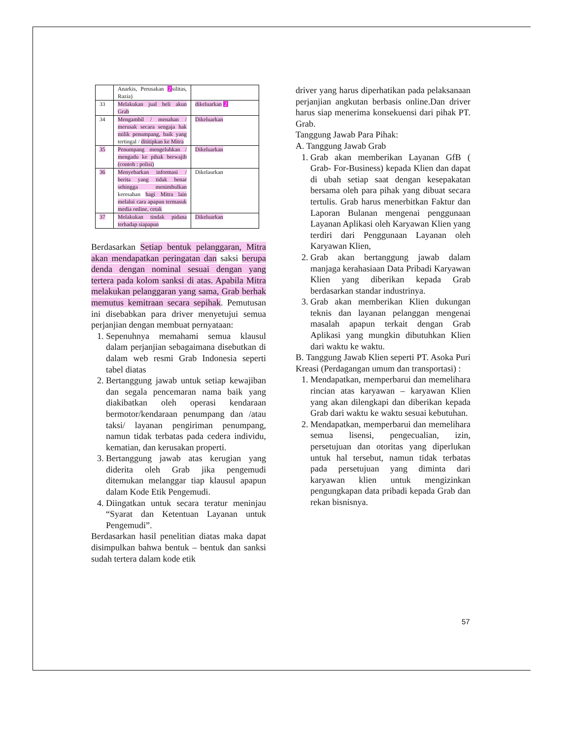| | Anarkis, Perusakan 2 silitas, Razia) | |
| 33 | Melakukan jual beli akun Grab | dikeluarkan 2 |
| 34 | Mengambil / menahan / merusak secara sengaja hak milik penumpang, baik yang tertingal / dititipkan ke Mitra | Dikeluarkan |
| 35 | Penumpang mengeluhkan / mengadu ke pihak berwajib (contoh : polisi) | Dikeluarkan |
| 36 | Menyebarkan informasi / berita yang tidak benar sehingga menimbulkan keresahan bagi Mitra lain melalui cara apapun termasuk media online, cetak | Dikelaurkan |
| 37 | Melakukan tindak pidana terhadap siapapun | Dikeluarkan |
Berdasarkan Setiap bentuk pelanggaran, Mitra akan mendapatkan peringatan dan saksi berupa denda dengan nominal sesuai dengan yang tertera pada kolom sanksi di atas. Apabila Mitra melakukan pelanggaran yang sama, Grab berhak memutus kemitraan secara sepihak. Pemutusan ini disebabkan para driver menyetujui semua perjanjian dengan membuat pernyataan:
1. Sepenuhnya memahami semua klausul dalam perjanjian sebagaimana disebutkan di dalam web resmi Grab Indonesia seperti tabel diatas
2. Bertanggung jawab untuk setiap kewajiban dan segala pencemaran nama baik yang diakibatkan oleh operasi kendaraan bermotor/kendaraan penumpang dan /atau taksi/ layanan pengiriman penumpang, namun tidak terbatas pada cedera individu, kematian, dan kerusakan properti.
3. Bertanggung jawab atas kerugian yang diderita oleh Grab jika pengemudi ditemukan melanggar tiap klausul apapun dalam Kode Etik Pengemudi.
4. Diingatkan untuk secara teratur meninjau “Syarat dan Ketentuan Layanan untuk Pengemudi”.
Berdasarkan hasil penelitian diatas maka dapat disimpulkan bahwa bentuk – bentuk dan sanksi sudah tertera dalam kode etik
driver yang harus diperhatikan pada pelaksanaan perjanjian angkutan berbasis online.Dan driver harus siap menerima konsekuensi dari pihak PT. Grab.
Tanggung Jawab Para Pihak:
A. Tanggung Jawab Grab
1. Grab akan memberikan Layanan GfB ( Grab- For-Business) kepada Klien dan dapat di ubah setiap saat dengan kesepakatan bersama oleh para pihak yang dibuat secara tertulis. Grab harus menerbitkan Faktur dan Laporan Bulanan mengenai penggunaan Layanan Aplikasi oleh Karyawan Klien yang terdiri dari Penggunaan Layanan oleh Karyawan Klien,
2. Grab akan bertanggung jawab dalam manjaga kerahasiaan Data Pribadi Karyawan Klien yang diberikan kepada Grab berdasarkan standar industrinya.
3. Grab akan memberikan Klien dukungan teknis dan layanan pelanggan mengenai masalah apapun terkait dengan Grab Aplikasi yang mungkin dibutuhkan Klien dari waktu ke waktu.
B. Tanggung Jawab Klien seperti PT. Asoka Puri Kreasi (Perdagangan umum dan transportasi) :
1. Mendapatkan, memperbarui dan memelihara rincian atas karyawan – karyawan Klien yang akan dilengkapi dan diberikan kepada Grab dari waktu ke waktu sesuai kebutuhan.
2. Mendapatkan, memperbarui dan memelihara semua lisensi, pengecualian, izin, persetujuan dan otoritas yang diperlukan untuk hal tersebut, namun tidak terbatas pada persetujuan yang diminta dari karyawan klien untuk mengizinkan pengungkapan data pribadi kepada Grab dan rekan bisnisnya.
57